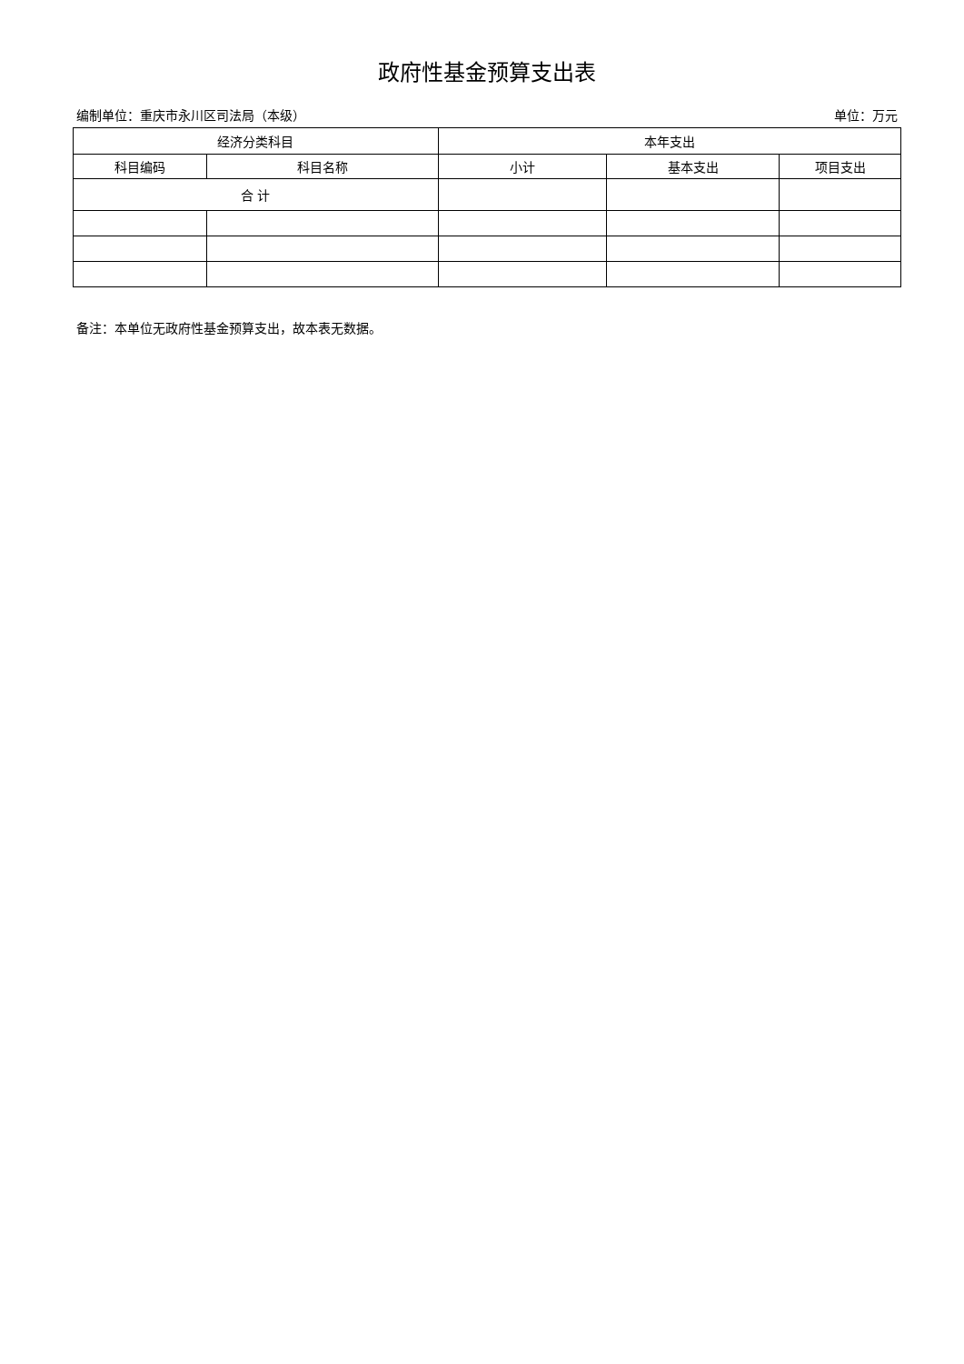政府性基金预算支出表
编制单位：重庆市永川区司法局（本级） 单位：万元
| 经济分类科目 | | 本年支出 | | |
| --- | --- | --- | --- | --- |
| 科目编码 | 科目名称 | 小计 | 基本支出 | 项目支出 |
| 合 计 | | | | |
备注：本单位无政府性基金预算支出，故本表无数据。